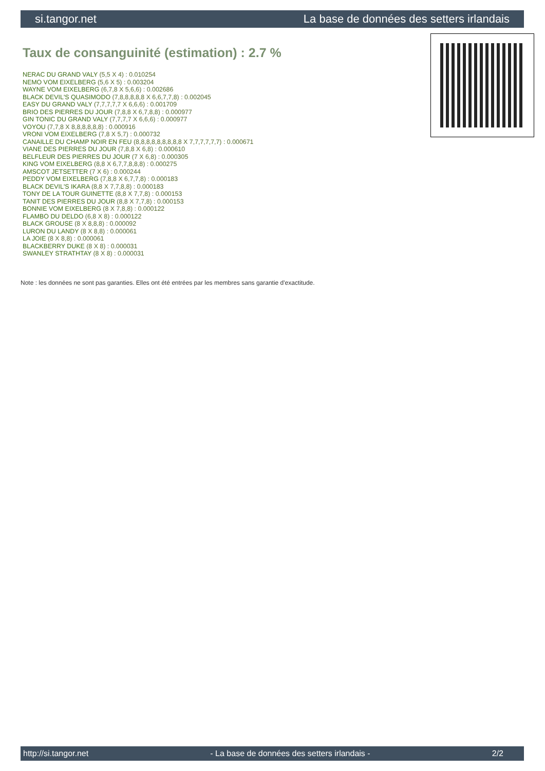si.tangor.net La base de données des setters irlandais
Taux de consanguinité (estimation) : 2.7 %
NERAC DU GRAND VALY (5,5 X 4) : 0.010254
NEMO VOM EIXELBERG (5,6 X 5) : 0.003204
WAYNE VOM EIXELBERG (6,7,8 X 5,6,6) : 0.002686
BLACK DEVIL'S QUASIMODO (7,8,8,8,8,8 X 6,6,7,7,8) : 0.002045
EASY DU GRAND VALY (7,7,7,7,7 X 6,6,6) : 0.001709
BRIO DES PIERRES DU JOUR (7,8,8 X 6,7,8,8) : 0.000977
GIN TONIC DU GRAND VALY (7,7,7,7 X 6,6,6) : 0.000977
VOYOU (7,7,8 X 8,8,8,8,8,8) : 0.000916
VRONI VOM EIXELBERG (7,8 X 5,7) : 0.000732
CANAILLE DU CHAMP NOIR EN FEU (8,8,8,8,8,8,8,8,8 X 7,7,7,7,7,7) : 0.000671
VIANE DES PIERRES DU JOUR (7,8,8 X 6,8) : 0.000610
BELFLEUR DES PIERRES DU JOUR (7 X 6,8) : 0.000305
KING VOM EIXELBERG (8,8 X 6,7,7,8,8,8) : 0.000275
AMSCOT JETSETTER (7 X 6) : 0.000244
PEDDY VOM EIXELBERG (7,8,8 X 6,7,7,8) : 0.000183
BLACK DEVIL'S IKARA (8,8 X 7,7,8,8) : 0.000183
TONY DE LA TOUR GUINETTE (8,8 X 7,7,8) : 0.000153
TANIT DES PIERRES DU JOUR (8,8 X 7,7,8) : 0.000153
BONNIE VOM EIXELBERG (8 X 7,8,8) : 0.000122
FLAMBO DU DELDO (6,8 X 8) : 0.000122
BLACK GROUSE (8 X 8,8,8) : 0.000092
LURON DU LANDY (8 X 8,8) : 0.000061
LA JOIE (8 X 8,8) : 0.000061
BLACKBERRY DUKE (8 X 8) : 0.000031
SWANLEY STRATHTAY (8 X 8) : 0.000031
Note : les données ne sont pas garanties. Elles ont été entrées par les membres sans garantie d'exactitude.
http://si.tangor.net - La base de données des setters irlandais - 2/2